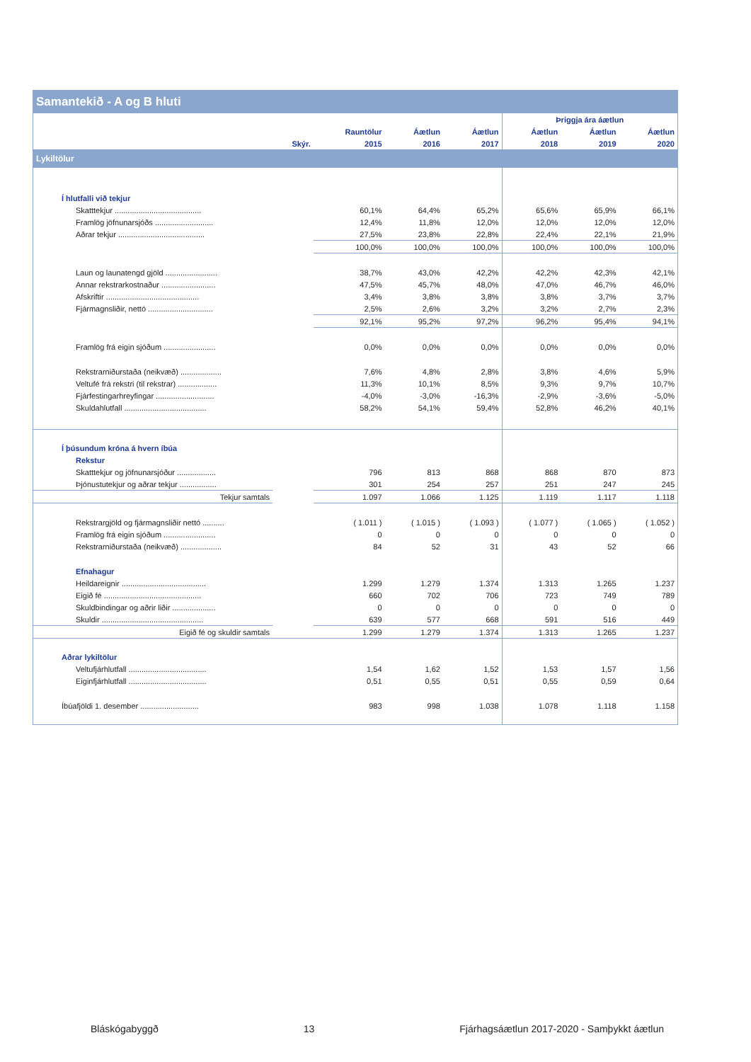| Samantekið - A og B hluti | | | | | | | |
| --- | --- | --- | --- | --- | --- | --- | --- |
| | | | | | Þriggja ára áætlun | | |
| | | Rauntölur | Áætlun | Áætlun | Áætlun | Áætlun | Áætlun |
| | Skýr. | 2015 | 2016 | 2017 | 2018 | 2019 | 2020 |
| Lykiltölur | | | | | | | |
| Í hlutfalli við tekjur | | | | | | | |
| Skatttekjur ........................................ | | 60,1% | 64,4% | 65,2% | 65,6% | 65,9% | 66,1% |
| Framlög jöfnunarsjóðs ........................... | | 12,4% | 11,8% | 12,0% | 12,0% | 12,0% | 12,0% |
| Aðrar tekjur ........................................ | | 27,5% | 23,8% | 22,8% | 22,4% | 22,1% | 21,9% |
| | | 100,0% | 100,0% | 100,0% | 100,0% | 100,0% | 100,0% |
| Laun og launatengd gjöld ........................ | | 38,7% | 43,0% | 42,2% | 42,2% | 42,3% | 42,1% |
| Annar rekstrarkostnaður ......................... | | 47,5% | 45,7% | 48,0% | 47,0% | 46,7% | 46,0% |
| Afskriftir ........................................... | | 3,4% | 3,8% | 3,8% | 3,8% | 3,7% | 3,7% |
| Fjármagnsliðir, nettó .............................. | | 2,5% | 2,6% | 3,2% | 3,2% | 2,7% | 2,3% |
| | | 92,1% | 95,2% | 97,2% | 96,2% | 95,4% | 94,1% |
| Framlög frá eigin sjóðum ........................ | | 0,0% | 0,0% | 0,0% | 0,0% | 0,0% | 0,0% |
| Rekstrarniðurstaða (neikvæð) ................... | | 7,6% | 4,8% | 2,8% | 3,8% | 4,6% | 5,9% |
| Veltufé frá rekstri (til rekstrar) .................. | | 11,3% | 10,1% | 8,5% | 9,3% | 9,7% | 10,7% |
| Fjárfestingarhreyfingar ........................... | | -4,0% | -3,0% | -16,3% | -2,9% | -3,6% | -5,0% |
| Skuldahlutfall ...................................... | | 58,2% | 54,1% | 59,4% | 52,8% | 46,2% | 40,1% |
| Í þúsundum króna á hvern íbúa | | | | | | | |
| Rekstur | | | | | | | |
| Skatttekjur og jöfnunarsjóður .................. | | 796 | 813 | 868 | 868 | 870 | 873 |
| Þjónustutekjur og aðrar tekjur ................. | | 301 | 254 | 257 | 251 | 247 | 245 |
| Tekjur samtals | | 1.097 | 1.066 | 1.125 | 1.119 | 1.117 | 1.118 |
| Rekstrargjöld og fjármagnsliðir nettó .......... | | ( 1.011 ) | ( 1.015 ) | ( 1.093 ) | ( 1.077 ) | ( 1.065 ) | ( 1.052 ) |
| Framlög frá eigin sjóðum ........................ | | 0 | 0 | 0 | 0 | 0 | 0 |
| Rekstrarniðurstaða (neikvæð) ................... | | 84 | 52 | 31 | 43 | 52 | 66 |
| Efnahagur | | | | | | | |
| Heildareignir ....................................... | | 1.299 | 1.279 | 1.374 | 1.313 | 1.265 | 1.237 |
| Eigið fé ............................................. | | 660 | 702 | 706 | 723 | 749 | 789 |
| Skuldbindingar og aðrir liðir .................... | | 0 | 0 | 0 | 0 | 0 | 0 |
| Skuldir ............................................... | | 639 | 577 | 668 | 591 | 516 | 449 |
| Eigið fé og skuldir samtals | | 1.299 | 1.279 | 1.374 | 1.313 | 1.265 | 1.237 |
| Aðrar lykiltölur | | | | | | | |
| Veltufjárhlutfall .................................... | | 1,54 | 1,62 | 1,52 | 1,53 | 1,57 | 1,56 |
| Eiginfjárhlutfall .................................... | | 0,51 | 0,55 | 0,51 | 0,55 | 0,59 | 0,64 |
| Íbúafjöldi 1. desember ........................... | | 983 | 998 | 1.038 | 1.078 | 1.118 | 1.158 |
Bláskógabyggð 13 Fjárhagsáætlun 2017-2020 - Samþykkt áætlun